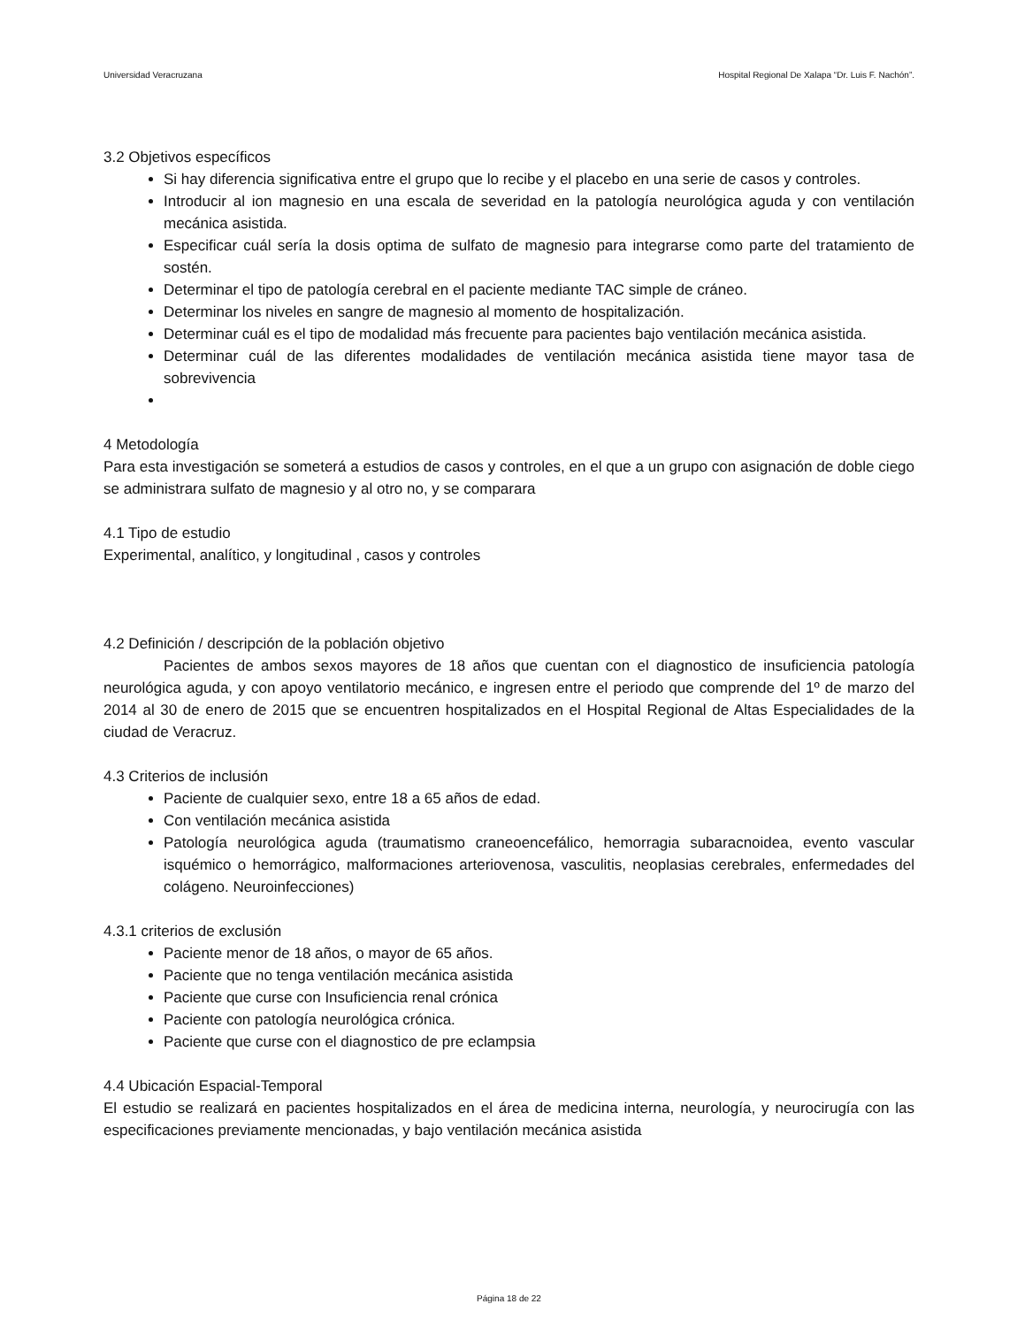Universidad Veracruzana Hospital Regional De Xalapa “Dr. Luis F. Nachón”.
3.2 Objetivos específicos
Si hay diferencia significativa entre el grupo que lo recibe y el placebo en una serie de casos y controles.
Introducir al ion magnesio en una escala de severidad en la patología neurológica aguda y con ventilación mecánica asistida.
Especificar cuál sería la dosis optima de sulfato de magnesio para integrarse como parte del tratamiento de sostén.
Determinar el tipo de patología cerebral en el paciente mediante TAC simple de cráneo.
Determinar los niveles en sangre de magnesio al momento de hospitalización.
Determinar cuál es el tipo de modalidad más frecuente para pacientes bajo ventilación mecánica asistida.
Determinar cuál de las diferentes modalidades de ventilación mecánica asistida tiene mayor tasa de sobrevivencia
4 Metodología
Para esta investigación se someterá a estudios de casos y controles, en el que a un grupo con asignación de doble ciego se administrara sulfato de magnesio y al otro no, y se comparara
4.1 Tipo de estudio
Experimental, analítico, y longitudinal , casos y controles
4.2 Definición / descripción de la población objetivo
Pacientes de ambos sexos mayores de 18 años que cuentan con el diagnostico de insuficiencia patología neurológica aguda, y con apoyo ventilatorio mecánico, e ingresen entre el periodo que comprende del 1º de marzo del 2014 al 30 de enero de 2015 que se encuentren hospitalizados en el Hospital Regional de Altas Especialidades de la ciudad de Veracruz.
4.3 Criterios de inclusión
Paciente de cualquier sexo, entre 18 a 65 años de edad.
Con ventilación mecánica asistida
Patología neurológica aguda (traumatismo craneoencefálico, hemorragia subaracnoidea, evento vascular isquémico o hemorrágico, malformaciones arteriovenosa, vasculitis, neoplasias cerebrales, enfermedades del colágeno. Neuroinfecciones)
4.3.1 criterios de exclusión
Paciente menor de 18 años, o mayor de 65 años.
Paciente que no tenga ventilación mecánica asistida
Paciente que curse con Insuficiencia renal crónica
Paciente con patología neurológica crónica.
Paciente que curse con el diagnostico de pre eclampsia
4.4 Ubicación Espacial-Temporal
El estudio se realizará en pacientes hospitalizados en el área de medicina interna, neurología, y neurocirugía con las especificaciones previamente mencionadas, y bajo ventilación mecánica asistida
Página 18 de 22